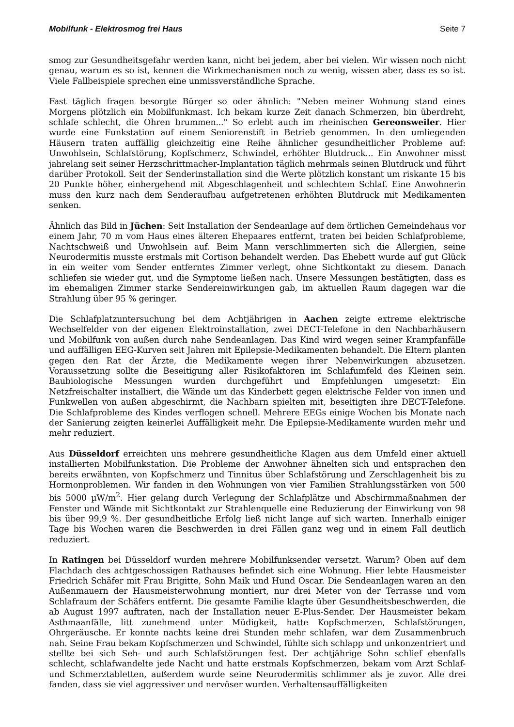Mobilfunk - Elektrosmog frei Haus Seite 7
smog zur Gesundheitsgefahr werden kann, nicht bei jedem, aber bei vielen. Wir wissen noch nicht genau, warum es so ist, kennen die Wirkmechanismen noch zu wenig, wissen aber, dass es so ist. Viele Fallbeispiele sprechen eine unmissverständliche Sprache.
Fast täglich fragen besorgte Bürger so oder ähnlich: "Neben meiner Wohnung stand eines Morgens plötzlich ein Mobilfunkmast. Ich bekam kurze Zeit danach Schmerzen, bin überdreht, schlafe schlecht, die Ohren brummen..." So erlebt auch im rheinischen Gereonsweiler. Hier wurde eine Funkstation auf einem Seniorenstift in Betrieb genommen. In den umliegenden Häusern traten auffällig gleichzeitig eine Reihe ähnlicher gesundheitlicher Probleme auf: Unwohlsein, Schlafstörung, Kopfschmerz, Schwindel, erhöhter Blutdruck... Ein Anwohner misst jahrelang seit seiner Herzschrittmacher-Implantation täglich mehrmals seinen Blutdruck und führt darüber Protokoll. Seit der Senderinstallation sind die Werte plötzlich konstant um riskante 15 bis 20 Punkte höher, einhergehend mit Abgeschlagenheit und schlechtem Schlaf. Eine Anwohnerin muss den kurz nach dem Senderaufbau aufgetretenen erhöhten Blutdruck mit Medikamenten senken.
Ähnlich das Bild in Jüchen: Seit Installation der Sendeanlage auf dem örtlichen Gemeindehaus vor einem Jahr, 70 m vom Haus eines älteren Ehepaares entfernt, traten bei beiden Schlafprobleme, Nachtschweiß und Unwohlsein auf. Beim Mann verschlimmerten sich die Allergien, seine Neurodermitis musste erstmals mit Cortison behandelt werden. Das Ehebett wurde auf gut Glück in ein weiter vom Sender entferntes Zimmer verlegt, ohne Sichtkontakt zu diesem. Danach schliefen sie wieder gut, und die Symptome ließen nach. Unsere Messungen bestätigten, dass es im ehemaligen Zimmer starke Sendereinwirkungen gab, im aktuellen Raum dagegen war die Strahlung über 95 % geringer.
Die Schlafplatzuntersuchung bei dem Achtjährigen in Aachen zeigte extreme elektrische Wechselfelder von der eigenen Elektroinstallation, zwei DECT-Telefone in den Nachbarhäusern und Mobilfunk von außen durch nahe Sendeanlagen. Das Kind wird wegen seiner Krampfanfälle und auffälligen EEG-Kurven seit Jahren mit Epilepsie-Medikamenten behandelt. Die Eltern planten gegen den Rat der Ärzte, die Medikamente wegen ihrer Nebenwirkungen abzusetzen. Voraussetzung sollte die Beseitigung aller Risikofaktoren im Schlafumfeld des Kleinen sein. Baubiologische Messungen wurden durchgeführt und Empfehlungen umgesetzt: Ein Netzfreischalter installiert, die Wände um das Kinderbett gegen elektrische Felder von innen und Funkwellen von außen abgeschirmt, die Nachbarn spielten mit, beseitigten ihre DECT-Telefone. Die Schlafprobleme des Kindes verflogen schnell. Mehrere EEGs einige Wochen bis Monate nach der Sanierung zeigten keinerlei Auffälligkeit mehr. Die Epilepsie-Medikamente wurden mehr und mehr reduziert.
Aus Düsseldorf erreichten uns mehrere gesundheitliche Klagen aus dem Umfeld einer aktuell installierten Mobilfunkstation. Die Probleme der Anwohner ähnelten sich und entsprachen den bereits erwähnten, von Kopfschmerz und Tinnitus über Schlafstörung und Zerschlagenheit bis zu Hormonproblemen. Wir fanden in den Wohnungen von vier Familien Strahlungsstärken von 500 bis 5000 µW/m<sup>2</sup>. Hier gelang durch Verlegung der Schlafplätze und Abschirmmaßnahmen der Fenster und Wände mit Sichtkontakt zur Strahlenquelle eine Reduzierung der Einwirkung von 98 bis über 99,9 %. Der gesundheitliche Erfolg ließ nicht lange auf sich warten. Innerhalb einiger Tage bis Wochen waren die Beschwerden in drei Fällen ganz weg und in einem Fall deutlich reduziert.
In Ratingen bei Düsseldorf wurden mehrere Mobilfunksender versetzt. Warum? Oben auf dem Flachdach des achtgeschossigen Rathauses befindet sich eine Wohnung. Hier lebte Hausmeister Friedrich Schäfer mit Frau Brigitte, Sohn Maik und Hund Oscar. Die Sendeanlagen waren an den Außenmauern der Hausmeisterwohnung montiert, nur drei Meter von der Terrasse und vom Schlafraum der Schäfers entfernt. Die gesamte Familie klagte über Gesundheitsbeschwerden, die ab August 1997 auftraten, nach der Installation neuer E-Plus-Sender. Der Hausmeister bekam Asthmaanfälle, litt zunehmend unter Müdigkeit, hatte Kopfschmerzen, Schlafstörungen, Ohrgeräusche. Er konnte nachts keine drei Stunden mehr schlafen, war dem Zusammenbruch nah. Seine Frau bekam Kopfschmerzen und Schwindel, fühlte sich schlapp und unkonzentriert und stellte bei sich Seh- und auch Schlafstörungen fest. Der achtjährige Sohn schlief ebenfalls schlecht, schlafwandelte jede Nacht und hatte erstmals Kopfschmerzen, bekam vom Arzt Schlaf- und Schmerztabletten, außerdem wurde seine Neurodermitis schlimmer als je zuvor. Alle drei fanden, dass sie viel aggressiver und nervöser wurden. Verhaltensauffälligkeiten